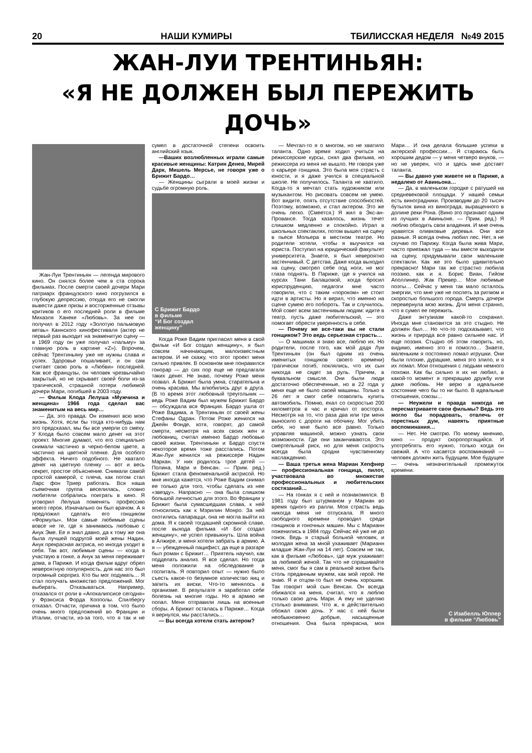20 НАШИ КУМИРЫ ТБИЛИССКАЯ НЕДЕЛЯ №49 2015
ЖАН-ЛУИ ТРЕНТИНЬЯН:
«Я НЕ ДОЛЖЕН БЫЛ ПЕРЕЖИТЬ ДОЧЬ»
Жан-Луи Трентиньян — легенда мирового кино. Он снялся более чем в ста сорока фильмах. После смерти своей дочери Мари патриарх французского кино погрузился в глубокую депрессию, откуда его не смогли вывести даже призы и восторженные отзывы критиков о его последней роли в фильме Михаэля Ханеке «Любовь». За нее он получил в 2012 году «Золотую пальмовую ветвь» Каннского кинофестиваля (актер не первый раз выходит на знаменитую сцену — в 1969 году он уже получал «пальму» за главную роль в картине «Z»). Впрочем, сейчас Трентиньяну уже не нужны слава и успех. Здоровье пошаливает, и он сам считает свою роль в «Любви» последней. Как все французы, он человек чрезвычайно закрытый, но не скрывает своей боли из-за трагической, страшной потери любимой дочери Мари, погибшей в 2003 году.
— Фильм Клода Лелуша «Мужчина и женщина» 1966 года сделал вас знаменитым на весь мир…
— Да, это правда. Он изменил всю мою жизнь. Хотя, если бы тогда кто-нибудь нам это предсказал, мы бы все умерли со смеху. У Клода было совсем мало денег на этот проект. Многие думают, что его специально снимали частично в черно-белом цвете, а частично на цветной пленке. Для особого эффекта. Ничего подобного. Не хватало денег на цветную пленку — вот и весь секрет, простое объяснение. Снимали самой простой камерой, с плеча, как потом стал Ларс фон Триер работать. Вся наша съемочная группа веселилась, словно любители собрались поиграть в кино. Я уговорил Лелуша поменять профессию моего героя. Изначально он был врачом. А я предложил сделать его гонщиком «Формулы». Мои самые любимые сцены вовсе не те, где я занимаюсь любовью с Анук Эме. Ее я знал давно, да к тому же она была лучшей подругой моей жены Надин. Анук прекрасная актриса, но иногда уходит в себя. Так вот, любимые сцены — когда я участвую в гонке, а Анук за меня переживает дома, в Париже. И когда фильм вдруг обрел невероятную популярность, для нас это был огромный сюрприз. Кто бы мог подумать… Я стал получать множество предложений. Мог выбирать. Отказываться. Например, отказался от роли в «Апокалипсисе сегодня» у Фрэнсиса Форда Копполы. Спилбергу отказал. Отчасти, причина в том, что было очень много предложений во Франции и Италии, отчасти, из-за того, что я так и не сумел в достаточной степени освоить английский язык.
—Ваших возлюбленных играли самые красивые женщины: Катрин Денев, Мирей Дарк, Мишель Мерсье, не говоря уже о Брижит Бардо…
— Женщины сыграли в моей жизни и судьбе огромную роль.
С Брижит Бардо
в фильме
“И Бог создал
женщину”
Когда Роже Вадим пригласил меня в свой фильм «И Бог создал женщину», я был совсем начинающим, малоизвестным актером. И не скажу, что этот проект меня сильно привлек. В основном мне понравился гонорар — до сих пор еще не предлагали таких денег. Не знаю, почему Роже меня позвал. А Брижит была умна, старательна и очень красива. Мы влюбились друг в друга. (В то время этот любовный треугольник — ведь Роже Вадим был мужем Брижит Бардо — обсуждала вся Франция. Бардо ушла от Роже Вадима, а Трентиньян от своей жены Стефаны Одран. Потом Роже женился на Джейн Фонде, хотя, говорят, до самой смерти, несмотря на всех своих жен и любовниц, считал именно Бардо любовью своей жизни. Трентиньян и Бардо спустя некоторое время тоже расстались. Потом Жан-Луи женился на режиссере Надин Маркан. У них родилось трое детей — Полина, Мари и Венсан. — Прим. ред.) Брижит стала феноменальной актрисой. Но мне иногда кажется, что Роже Вадим снимал ее только для того, чтобы сделать из нее «звезду». Напрасно — она была слишком большой личностью для этого. Во Франции у Брижит была сумасшедшая слава, к ней относились как к Мэрилин Монро. За ней охотились папарацци, она не могла выйти из дома. Я к своей тогдашней скромной славе, после выхода фильма «И Бог создал женщину», не успел привыкнуть. Шла война в Алжире, и меня хотели забрать в армию. А я — убежденный пацифист, да еще в разгаре был роман с Брижит… Приятель научил, как подделать анализ. Я все сделал. Но тогда меня положили на обследование в госпиталь. Я повторил опыт — нужно было съесть какое-то безумное количество яиц и запить их виски. Что-то менялось в организме. В результате я заработал себе болезнь на многие годы. Но в армию не попал. Меня отправили лишь на военные сборы. А Брижит осталась в Париже… Когда я вернулся, мы расстались…
— Вы всегда хотели стать актером?
— Мечтал-то я о многом, но не хватило таланта. Одно время ходил учиться на режиссерские курсы, снял два фильма, но режиссера из меня не вышло. Не говоря уже о карьере гонщика. Это была моя страсть с юности, и я даже учился в специальной школе. Не получилось. Таланта не хватило. Когда-то я мечтал стать художником или музыкантом. Но рисовать совсем не умею. Вот видите, опять отсутствие способностей. Поэтому, возможно, и стал актером. Это же очень легко. (Смеется.) Я жил в Экс-ан-Провансе. Тогда казалось, жизнь течет слишком медленно и спокойно. Играл в школьных спектаклях, потом вышел на сцену в пьесе Мольера в местном театре. Но родители хотели, чтобы я выучился на юриста. Поступил на юридический факультет университета. Знаете, я был невероятно застенчивый. С детства. Даже когда выходил на сцену, смотрел себе под ноги, не мог глаза поднять. В Париже, где я учился на курсах Тани Балашовой, когда бросил юриспруденцию, педагоги мне часто говорили, что с таким «пороком» не стоит идти в артисты. Но я верил, что именно на сцене сумею его побороть. Так и случилось. Мой совет всем застенчивым людям: идите в театр, пусть даже любительский, — это помогает обрести уверенность в себе.
— Почему же все-таки вы не стали гонщиком? Это ведь серьезная страсть…
— О машинах я знаю все, люблю их. Но родители, после того, как мой дядя Луи Трентиньян (он был одним из очень именитых гонщиков своего времени) трагически погиб, поклялись, что их сын никогда не сядет за руль. Причем, в буквальном смысле. Они были люди достаточно обеспеченные, но в 22 года у меня еще не было своей машины. Только в 26 лет я смог себе позволить купить автомобиль. Помню, ехал со скоростью 200 километров в час и кричал от восторга. Несмотря на то, что раза два или три меня выносило с дороги на обочину. Мог убить себя, но мне было все равно. Только управляя машиной, можно узнать свои возможности. Где они заканчиваются. Это смертельный риск, но для меня скорость всегда была сродни чувственному наслаждению.
— Ваша третья жена Мариан Хепфнер — профессиональная гонщица, пилот, участвовала во множестве профессиональных и любительских состязаний…
— На гонках я с ней и познакомился. В 1981 году был штурманом у Мариан во время одного из ралли. Моя страсть ведь никогда меня не отпускала. Я много свободного времени проводил среди гонщиков и гоночных машин. Мы с Марианн поженились в 1984 году. Сейчас ей уже не до гонок. Ведь я старый больной человек, и молодая жена за мной ухаживает (Марианн младше Жан-Луи на 14 лет). Совсем не так, как в фильме «Любовь», где муж ухаживает за любимой женой. Так что не спрашивайте меня, смог бы я сам в реальной жизни быть столь преданным мужем, как мой герой. Не знаю. Я и отцом-то был не очень хорошим. Так говорит мой сын Венсан. Он всегда обижался на меня, считал, что я люблю только свою дочь Мари. А ему не уделяю столько внимания. Что ж, я действительно обожал свою дочь. У нас с ней были необыкновенно добрые, насыщенные отношения. Она была прекрасна, моя Мари… И она делала большие успехи в актерской профессии… Я стараюсь быть хорошим дедом — у меня четверо внуков, — но не уверен, что и здесь мне достает таланта.
— Вы давно уже живете не в Париже, а недалеко от Авиньона…
— Да, в маленьком городке с ратушей на средневековой площади. У нашей семьи есть виноградники. Производим до 20 тысяч бутылок вина из винограда, выращенного в долине реки Рона. (Вино это признают одним из лучших в Авиньоне. — Прим. ред.) Я люблю обходить свои владения. И мне очень нравятся оливковые деревья. Они все разные. Я всегда очень любил лес. Нет, я не скучаю по Парижу. Когда была жива Мари, часто приезжал туда — мы вместе выходили на сцену, придумывали свои маленькие спектакли. Как же это было удивительно прекрасно! Мари так же страстно любила поэзию, как и я. Борис Виан, Гийом Аполлинер, Жак Превер… Мои любимые поэты… Сейчас у меня так мало осталось энергии, что мне уже не поспеть за ритмом и скоростью большого города. Смерть дочери перевернула мою жизнь. Для меня странно, что я сумел ее пережить.
Даже энтузиазм какой-то сохранил. Иногда мне становится за это стыдно. Не должен был… Но что-то подсказывает, что жизнь и природа все равно сильнее нас. И еще поэзия. Стыдно об этом говорить, но, видимо, именно это и помогло… Знаете, маленьким я постоянно ломал игрушки. Они были плохие, дурацкие, меня это злило, и я их ломал. Мои отношения с людьми немного похожи. Как бы сильно я их ни любил, в какой-то момент я прекращаю дружбу или даже любовь. Не верю в идеальное состояние чего бы то ни было. В идеальные отношения, союзы…
— Неужели и правда никогда не пересматриваете свои фильмы? Ведь это могло бы порадовать, отвлечь от горестных дум, навеять приятные воспоминания…
— Нет. Не смотрю. По моему мнению, кино — продукт скоропортящийся. И употреблять его нужно, только когда он свежий. А что касается воспоминаний — человек должен жить будущим. Мое будущее — очень незначительный промежуток времени.
С Изабелль Юппер
в фильме “Любовь”